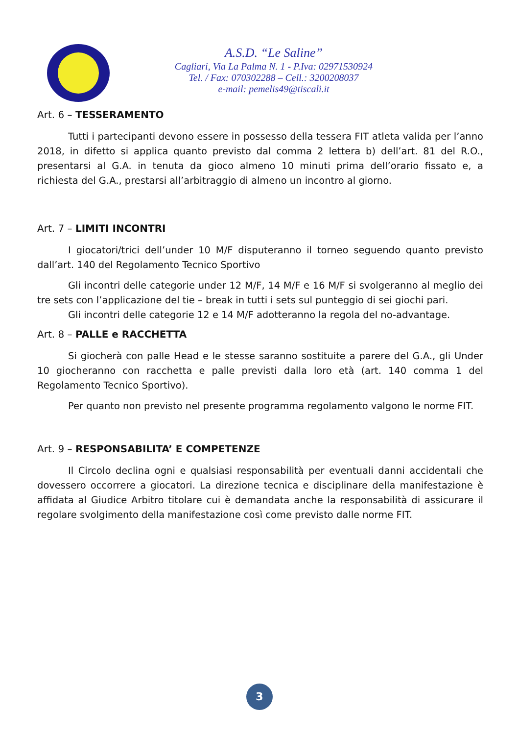A.S.D. “Le Saline”
Cagliari, Via La Palma N. 1 - P.Iva: 02971530924
Tel. / Fax: 070302288 – Cell.: 3200208037
e-mail: pemelis49@tiscali.it
Art. 6 – TESSERAMENTO
Tutti i partecipanti devono essere in possesso della tessera FIT atleta valida per l’anno 2018, in difetto si applica quanto previsto dal comma 2 lettera b) dell’art. 81 del R.O., presentarsi al G.A. in tenuta da gioco almeno 10 minuti prima dell’orario fissato e, a richiesta del G.A., prestarsi all’arbitraggio di almeno un incontro al giorno.
Art. 7 – LIMITI INCONTRI
I giocatori/trici dell’under 10 M/F disputeranno il torneo seguendo quanto previsto dall’art. 140 del Regolamento Tecnico Sportivo
Gli incontri delle categorie under 12 M/F, 14 M/F e 16 M/F si svolgeranno al meglio dei tre sets con l’applicazione del tie – break in tutti i sets sul punteggio di sei giochi pari.
Gli incontri delle categorie 12 e 14 M/F adotteranno la regola del no-advantage.
Art. 8 – PALLE e RACCHETTA
Si giocherà con palle Head e le stesse saranno sostituite a parere del G.A., gli Under 10 giocheranno con racchetta e palle previsti dalla loro età (art. 140 comma 1 del Regolamento Tecnico Sportivo).
Per quanto non previsto nel presente programma regolamento valgono le norme FIT.
Art. 9 – RESPONSABILITA’ E COMPETENZE
Il Circolo declina ogni e qualsiasi responsabilità per eventuali danni accidentali che dovessero occorrere a giocatori. La direzione tecnica e disciplinare della manifestazione è affidata al Giudice Arbitro titolare cui è demandata anche la responsabilità di assicurare il regolare svolgimento della manifestazione così come previsto dalle norme FIT.
3